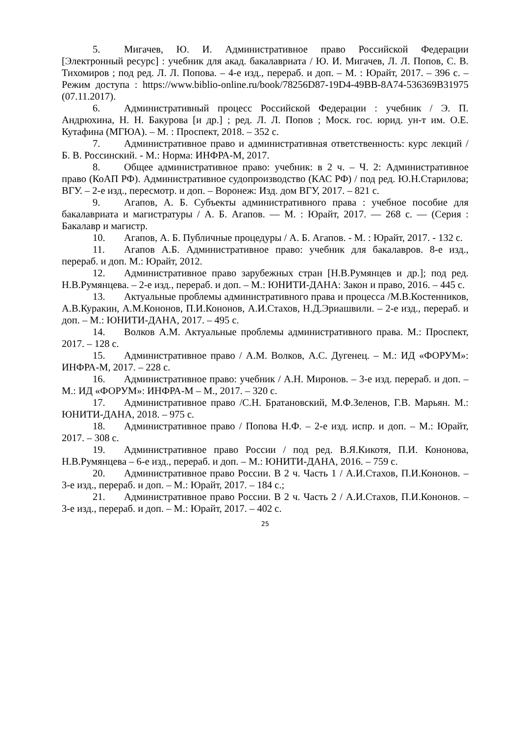5. Мигачев, Ю. И. Административное право Российской Федерации [Электронный ресурс] : учебник для акад. бакалавриата / Ю. И. Мигачев, Л. Л. Попов, С. В. Тихомиров ; под ред. Л. Л. Попова. – 4-е изд., перераб. и доп. – М. : Юрайт, 2017. – 396 с. – Режим доступа : https://www.biblio-online.ru/book/78256D87-19D4-49BB-8A74-536369B31975 (07.11.2017).
6. Административный процесс Российской Федерации : учебник / Э. П. Андрюхина, Н. Н. Бакурова [и др.] ; ред. Л. Л. Попов ; Моск. гос. юрид. ун-т им. О.Е. Кутафина (МГЮА). – М. : Проспект, 2018. – 352 с.
7. Административное право и административная ответственность: курс лекций / Б. В. Россинский. - М.: Норма: ИНФРА-М, 2017.
8. Общее административное право: учебник: в 2 ч. – Ч. 2: Административное право (КоАП РФ). Административное судопроизводство (КАС РФ) / под ред. Ю.Н.Старилова; ВГУ. – 2-е изд., пересмотр. и доп. – Воронеж: Изд. дом ВГУ, 2017. – 821 с.
9. Агапов, А. Б. Субъекты административного права : учебное пособие для бакалавриата и магистратуры / А. Б. Агапов. — М. : Юрайт, 2017. — 268 с. — (Серия : Бакалавр и магистр.
10. Агапов, А. Б. Публичные процедуры / А. Б. Агапов. - М. : Юрайт, 2017. - 132 с.
11. Агапов А.Б. Административное право: учебник для бакалавров. 8-е изд., перераб. и доп. М.: Юрайт, 2012.
12. Административное право зарубежных стран [Н.В.Румянцев и др.]; под ред. Н.В.Румянцева. – 2-е изд., перераб. и доп. – М.: ЮНИТИ-ДАНА: Закон и право, 2016. – 445 с.
13. Актуальные проблемы административного права и процесса /М.В.Костенников, А.В.Куракин, А.М.Кононов, П.И.Кононов, А.И.Стахов, Н.Д.Эриашвили. – 2-е изд., перераб. и доп. – М.: ЮНИТИ-ДАНА, 2017. – 495 с.
14. Волков А.М. Актуальные проблемы административного права. М.: Проспект, 2017. – 128 с.
15. Административное право / А.М. Волков, А.С. Дугенец. – М.: ИД «ФОРУМ»: ИНФРА-М, 2017. – 228 с.
16. Административное право: учебник / А.Н. Миронов. – 3-е изд. перераб. и доп. – М.: ИД «ФОРУМ»: ИНФРА-М – М., 2017. – 320 с.
17. Административное право /С.Н. Братановский, М.Ф.Зеленов, Г.В. Марьян. М.: ЮНИТИ-ДАНА, 2018. – 975 с.
18. Административное право / Попова Н.Ф. – 2-е изд. испр. и доп. – М.: Юрайт, 2017. – 308 с.
19. Административное право России / под ред. В.Я.Кикотя, П.И. Кононова, Н.В.Румянцева – 6-е изд., перераб. и доп. – М.: ЮНИТИ-ДАНА, 2016. – 759 с.
20. Административное право России. В 2 ч. Часть 1 / А.И.Стахов, П.И.Кононов. – 3-е изд., перераб. и доп. – М.: Юрайт, 2017. – 184 с.;
21. Административное право России. В 2 ч. Часть 2 / А.И.Стахов, П.И.Кононов. – 3-е изд., перераб. и доп. – М.: Юрайт, 2017. – 402 с.
25